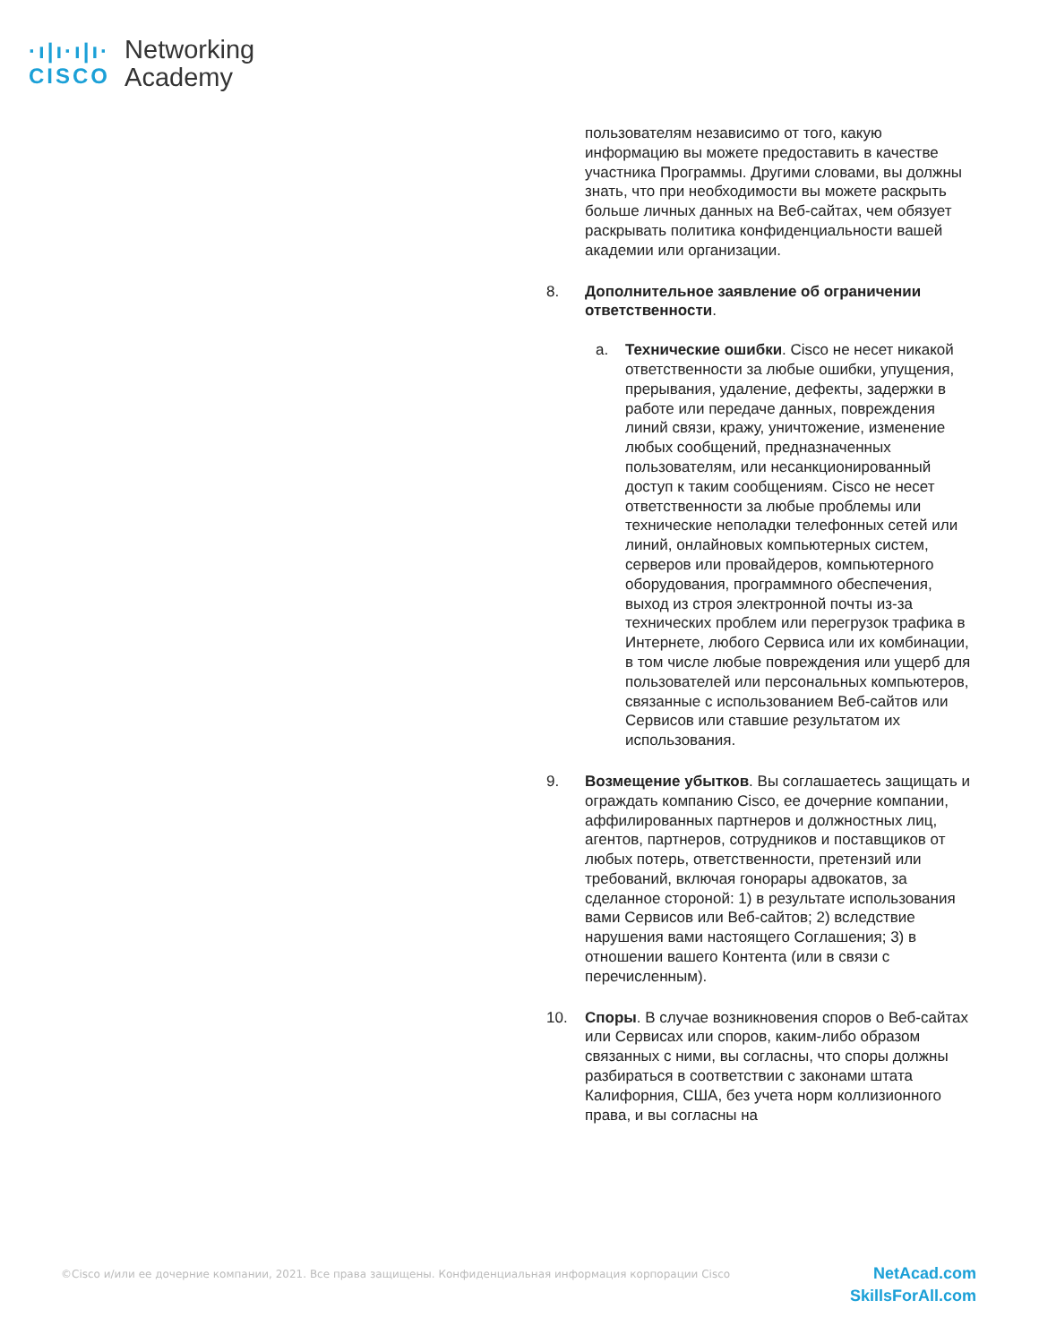·ı|ı·ı|ı·
CISCO
Networking
Academy
пользователям независимо от того, какую информацию вы можете предоставить в качестве участника Программы. Другими словами, вы должны знать, что при необходимости вы можете раскрыть больше личных данных на Веб-сайтах, чем обязует раскрывать политика конфиденциальности вашей академии или организации.
8. Дополнительное заявление об ограничении ответственности.
a. Технические ошибки. Cisco не несет никакой ответственности за любые ошибки, упущения, прерывания, удаление, дефекты, задержки в работе или передаче данных, повреждения линий связи, кражу, уничтожение, изменение любых сообщений, предназначенных пользователям, или несанкционированный доступ к таким сообщениям. Cisco не несет ответственности за любые проблемы или технические неполадки телефонных сетей или линий, онлайновых компьютерных систем, серверов или провайдеров, компьютерного оборудования, программного обеспечения, выход из строя электронной почты из-за технических проблем или перегрузок трафика в Интернете, любого Сервиса или их комбинации, в том числе любые повреждения или ущерб для пользователей или персональных компьютеров, связанные с использованием Веб-сайтов или Сервисов или ставшие результатом их использования.
9. Возмещение убытков. Вы соглашаетесь защищать и ограждать компанию Cisco, ее дочерние компании, аффилированных партнеров и должностных лиц, агентов, партнеров, сотрудников и поставщиков от любых потерь, ответственности, претензий или требований, включая гонорары адвокатов, за сделанное стороной: 1) в результате использования вами Сервисов или Веб-сайтов; 2) вследствие нарушения вами настоящего Соглашения; 3) в отношении вашего Контента (или в связи с перечисленным).
10. Споры. В случае возникновения споров о Веб-сайтах или Сервисах или споров, каким-либо образом связанных с ними, вы согласны, что споры должны разбираться в соответствии с законами штата Калифорния, США, без учета норм коллизионного права, и вы согласны на
©Cisco и/или ее дочерние компании, 2021. Все права защищены. Конфиденциальная информация корпорации Cisco
NetAcad.com
SkillsForAll.com